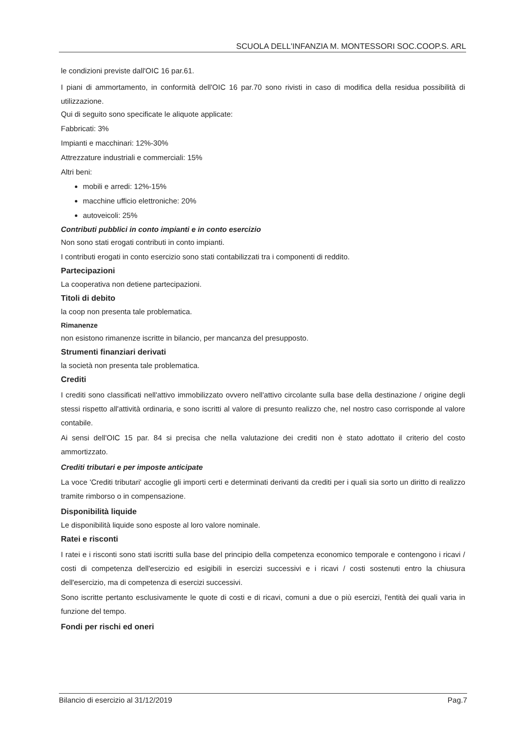SCUOLA DELL'INFANZIA M. MONTESSORI SOC.COOP.S. ARL
le condizioni previste dall'OIC 16 par.61.
I piani di ammortamento, in conformità dell'OIC 16 par.70 sono rivisti in caso di modifica della residua possibilità di utilizzazione.
Qui di seguito sono specificate le aliquote applicate:
Fabbricati: 3%
Impianti e macchinari: 12%-30%
Attrezzature industriali e commerciali: 15%
Altri beni:
mobili e arredi: 12%-15%
macchine ufficio elettroniche: 20%
autoveicoli: 25%
Contributi pubblici in conto impianti e in conto esercizio
Non sono stati erogati contributi in conto impianti.
I contributi erogati in conto esercizio sono stati contabilizzati tra i componenti di reddito.
Partecipazioni
La cooperativa non detiene partecipazioni.
Titoli di debito
la coop non presenta tale problematica.
Rimanenze
non esistono rimanenze iscritte in bilancio, per mancanza del presupposto.
Strumenti finanziari derivati
la società non presenta tale problematica.
Crediti
I crediti sono classificati nell'attivo immobilizzato ovvero nell'attivo circolante sulla base della destinazione / origine degli stessi rispetto all'attività ordinaria, e sono iscritti al valore di presunto realizzo che, nel nostro caso corrisponde al valore contabile.
Ai sensi dell'OIC 15 par. 84 si precisa che nella valutazione dei crediti non è stato adottato il criterio del costo ammortizzato.
Crediti tributari e per imposte anticipate
La voce 'Crediti tributari' accoglie gli importi certi e determinati derivanti da crediti per i quali sia sorto un diritto di realizzo tramite rimborso o in compensazione.
Disponibilità liquide
Le disponibilità liquide sono esposte al loro valore nominale.
Ratei e risconti
I ratei e i risconti sono stati iscritti sulla base del principio della competenza economico temporale e contengono i ricavi / costi di competenza dell'esercizio ed esigibili in esercizi successivi e i ricavi / costi sostenuti entro la chiusura dell'esercizio, ma di competenza di esercizi successivi.
Sono iscritte pertanto esclusivamente le quote di costi e di ricavi, comuni a due o più esercizi, l'entità dei quali varia in funzione del tempo.
Fondi per rischi ed oneri
Bilancio di esercizio al 31/12/2019 Pag.7